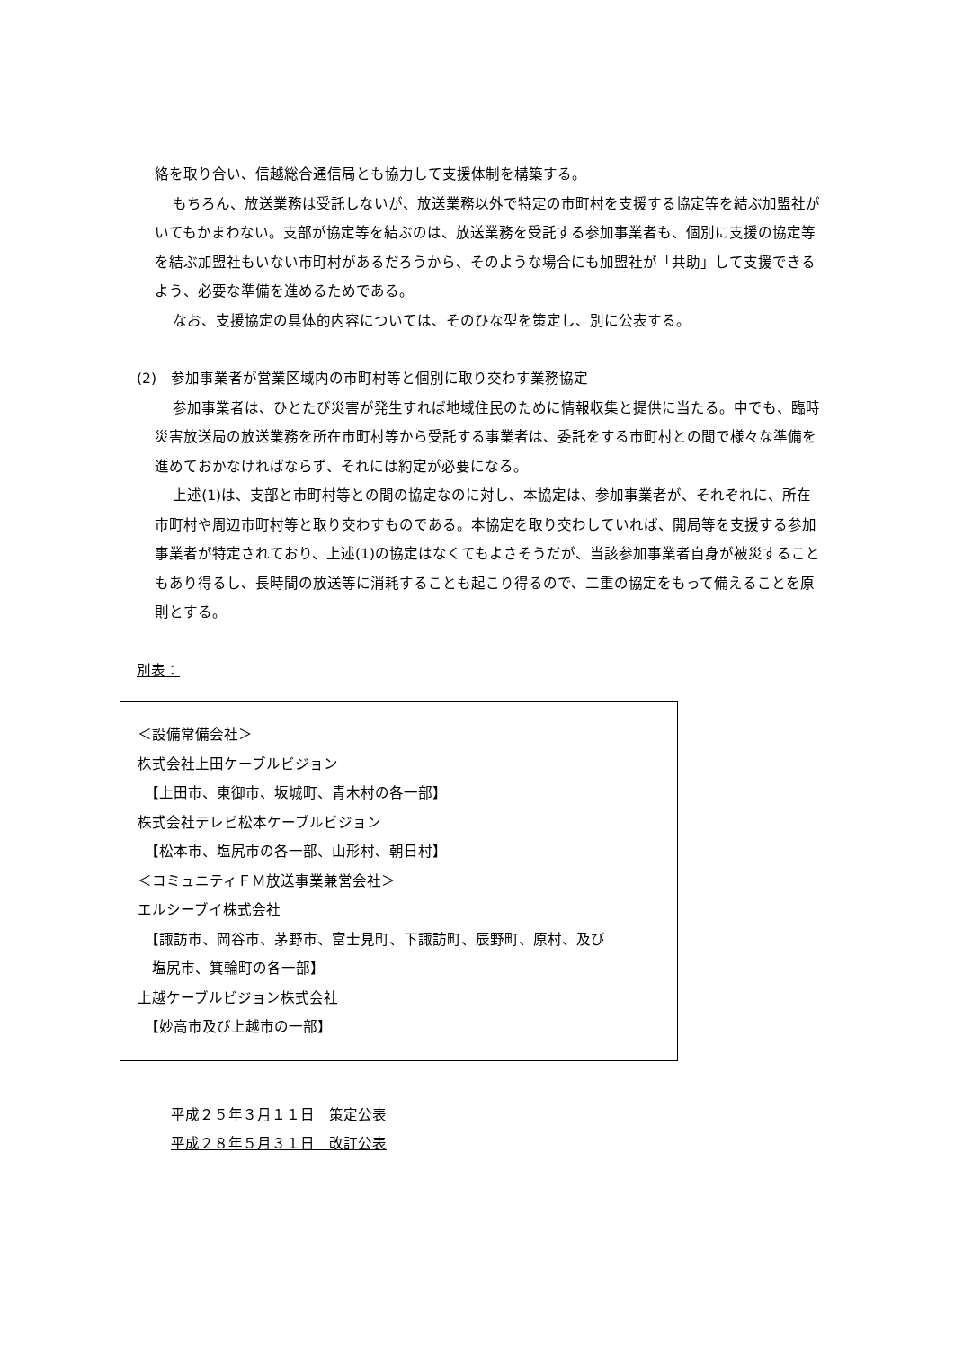絡を取り合い、信越総合通信局とも協力して支援体制を構築する。
もちろん、放送業務は受託しないが、放送業務以外で特定の市町村を支援する協定等を結ぶ加盟社がいてもかまわない。支部が協定等を結ぶのは、放送業務を受託する参加事業者も、個別に支援の協定等を結ぶ加盟社もいない市町村があるだろうから、そのような場合にも加盟社が「共助」して支援できるよう、必要な準備を進めるためである。
なお、支援協定の具体的内容については、そのひな型を策定し、別に公表する。
(2)　参加事業者が営業区域内の市町村等と個別に取り交わす業務協定
参加事業者は、ひとたび災害が発生すれば地域住民のために情報収集と提供に当たる。中でも、臨時災害放送局の放送業務を所在市町村等から受託する事業者は、委託をする市町村との間で様々な準備を進めておかなければならず、それには約定が必要になる。
上述(1)は、支部と市町村等との間の協定なのに対し、本協定は、参加事業者が、それぞれに、所在市町村や周辺市町村等と取り交わすものである。本協定を取り交わしていれば、開局等を支援する参加事業者が特定されており、上述(1)の協定はなくてもよさそうだが、当該参加事業者自身が被災することもあり得るし、長時間の放送等に消耗することも起こり得るので、二重の協定をもって備えることを原則とする。
別表：
＜設備常備会社＞
株式会社上田ケーブルビジョン
　【上田市、東御市、坂城町、青木村の各一部】
株式会社テレビ松本ケーブルビジョン
　【松本市、塩尻市の各一部、山形村、朝日村】
＜コミュニティＦＭ放送事業兼営会社＞
エルシーブイ株式会社
　【諏訪市、岡谷市、茅野市、富士見町、下諏訪町、辰野町、原村、及び
　塩尻市、箕輪町の各一部】
上越ケーブルビジョン株式会社
　【妙高市及び上越市の一部】
平成２５年３月１１日　策定公表
平成２８年５月３１日　改訂公表